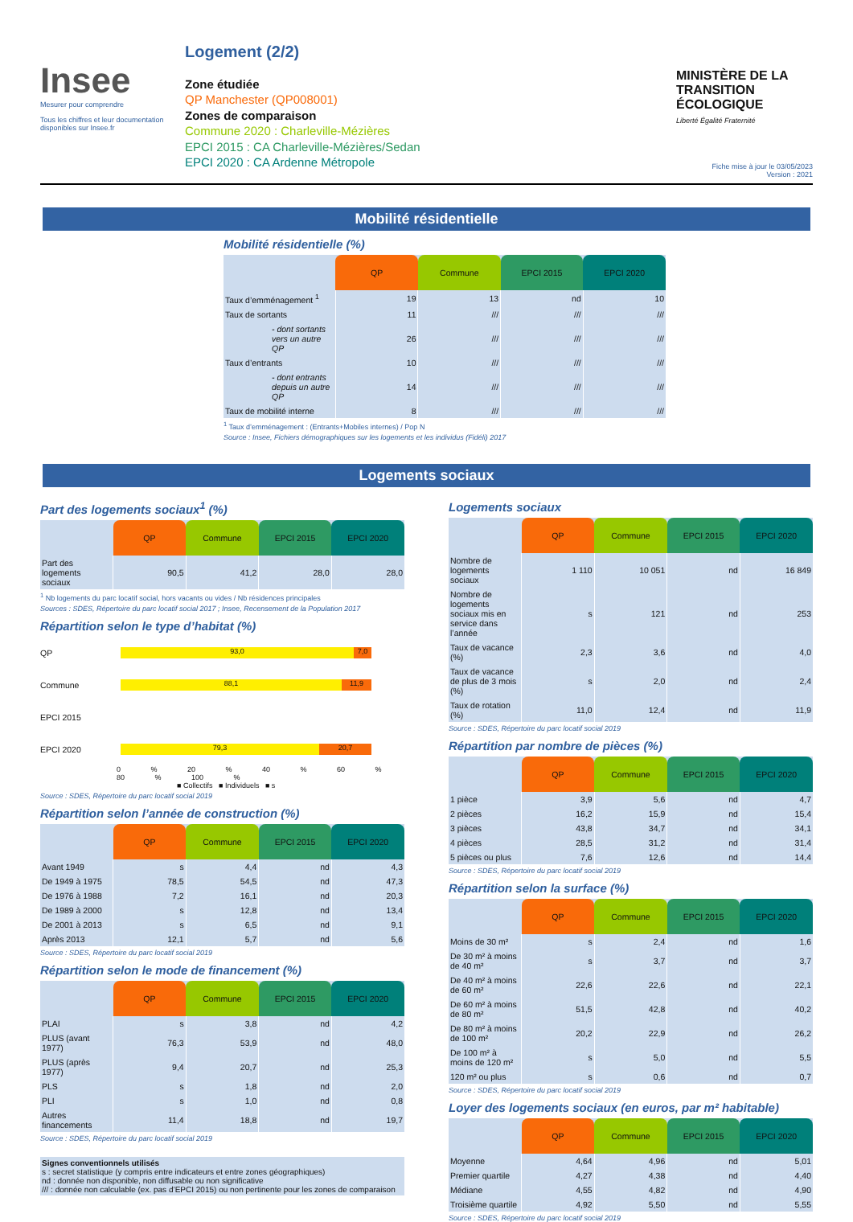Insee
Mesurer pour comprendre
Tous les chiffres et leur documentation disponibles sur Insee.fr
Logement (2/2)
Zone étudiée
QP Manchester (QP008001)
Zones de comparaison
Commune 2020 : Charleville-Mézières
EPCI 2015 : CA Charleville-Mézières/Sedan
EPCI 2020 : CA Ardenne Métropole
MINISTÈRE DE LA TRANSITION ÉCOLOGIQUE
Liberté Égalité Fraternité
Fiche mise à jour le 03/05/2023
Version : 2021
Mobilité résidentielle
Mobilité résidentielle (%)
| | QP | Commune | EPCI 2015 | EPCI 2020 |
| --- | --- | --- | --- | --- |
| Taux d’emménagement <sup>1</sup> | 19 | 13 | nd | 10 |
| Taux de sortants | 11 | /// | /// | /// |
| - dont sortants vers un autre QP | 26 | /// | /// | /// |
| Taux d’entrants | 10 | /// | /// | /// |
| - dont entrants depuis un autre QP | 14 | /// | /// | /// |
| Taux de mobilité interne | 8 | /// | /// | /// |
<sup>1</sup> Taux d’emménagement : (Entrants+Mobiles internes) / Pop N
Source : Insee, Fichiers démographiques sur les logements et les individus (Fidéli) 2017
Logements sociaux
Part des logements sociaux<sup>1</sup> (%)
| | QP | Commune | EPCI 2015 | EPCI 2020 |
| --- | --- | --- | --- | --- |
| Part des logements sociaux | 90,5 | 41,2 | 28,0 | 28,0 |
<sup>1</sup> Nb logements du parc locatif social, hors vacants ou vides / Nb résidences principales
Sources : SDES, Répertoire du parc locatif social 2017 ; Insee, Recensement de la Population 2017
Répartition selon le type d’habitat (%)
QP
93,0 7,0
Commune
88,1 11,9
EPCI 2015
EPCI 2020
79,3 20,7
0 % 20 % 40 % 60 % 80 % 100 %
■ Collectifs ■ Individuels ■ s
Source : SDES, Répertoire du parc locatif social 2019
Répartition selon l’année de construction (%)
| | QP | Commune | EPCI 2015 | EPCI 2020 |
| --- | --- | --- | --- | --- |
| Avant 1949 | s | 4,4 | nd | 4,3 |
| De 1949 à 1975 | 78,5 | 54,5 | nd | 47,3 |
| De 1976 à 1988 | 7,2 | 16,1 | nd | 20,3 |
| De 1989 à 2000 | s | 12,8 | nd | 13,4 |
| De 2001 à 2013 | s | 6,5 | nd | 9,1 |
| Après 2013 | 12,1 | 5,7 | nd | 5,6 |
Source : SDES, Répertoire du parc locatif social 2019
Répartition selon le mode de financement (%)
| | QP | Commune | EPCI 2015 | EPCI 2020 |
| --- | --- | --- | --- | --- |
| PLAI | s | 3,8 | nd | 4,2 |
| PLUS (avant 1977) | 76,3 | 53,9 | nd | 48,0 |
| PLUS (après 1977) | 9,4 | 20,7 | nd | 25,3 |
| PLS | s | 1,8 | nd | 2,0 |
| PLI | s | 1,0 | nd | 0,8 |
| Autres financements | 11,4 | 18,8 | nd | 19,7 |
Source : SDES, Répertoire du parc locatif social 2019
Signes conventionnels utilisés
s : secret statistique (y compris entre indicateurs et entre zones géographiques)
nd : donnée non disponible, non diffusable ou non significative
/// : donnée non calculable (ex. pas d’EPCI 2015) ou non pertinente pour les zones de comparaison
Logements sociaux
| | QP | Commune | EPCI 2015 | EPCI 2020 |
| --- | --- | --- | --- | --- |
| Nombre de logements sociaux | 1 110 | 10 051 | nd | 16 849 |
| Nombre de logements sociaux mis en service dans l’année | s | 121 | nd | 253 |
| Taux de vacance (%) | 2,3 | 3,6 | nd | 4,0 |
| Taux de vacance de plus de 3 mois (%) | s | 2,0 | nd | 2,4 |
| Taux de rotation (%) | 11,0 | 12,4 | nd | 11,9 |
Source : SDES, Répertoire du parc locatif social 2019
Répartition par nombre de pièces (%)
| | QP | Commune | EPCI 2015 | EPCI 2020 |
| --- | --- | --- | --- | --- |
| 1 pièce | 3,9 | 5,6 | nd | 4,7 |
| 2 pièces | 16,2 | 15,9 | nd | 15,4 |
| 3 pièces | 43,8 | 34,7 | nd | 34,1 |
| 4 pièces | 28,5 | 31,2 | nd | 31,4 |
| 5 pièces ou plus | 7,6 | 12,6 | nd | 14,4 |
Source : SDES, Répertoire du parc locatif social 2019
Répartition selon la surface (%)
| | QP | Commune | EPCI 2015 | EPCI 2020 |
| --- | --- | --- | --- | --- |
| Moins de 30 m² | s | 2,4 | nd | 1,6 |
| De 30 m² à moins de 40 m² | s | 3,7 | nd | 3,7 |
| De 40 m² à moins de 60 m² | 22,6 | 22,6 | nd | 22,1 |
| De 60 m² à moins de 80 m² | 51,5 | 42,8 | nd | 40,2 |
| De 80 m² à moins de 100 m² | 20,2 | 22,9 | nd | 26,2 |
| De 100 m² à moins de 120 m² | s | 5,0 | nd | 5,5 |
| 120 m² ou plus | s | 0,6 | nd | 0,7 |
Source : SDES, Répertoire du parc locatif social 2019
Loyer des logements sociaux (en euros, par m² habitable)
| | QP | Commune | EPCI 2015 | EPCI 2020 |
| --- | --- | --- | --- | --- |
| Moyenne | 4,64 | 4,96 | nd | 5,01 |
| Premier quartile | 4,27 | 4,38 | nd | 4,40 |
| Médiane | 4,55 | 4,82 | nd | 4,90 |
| Troisième quartile | 4,92 | 5,50 | nd | 5,55 |
Source : SDES, Répertoire du parc locatif social 2019